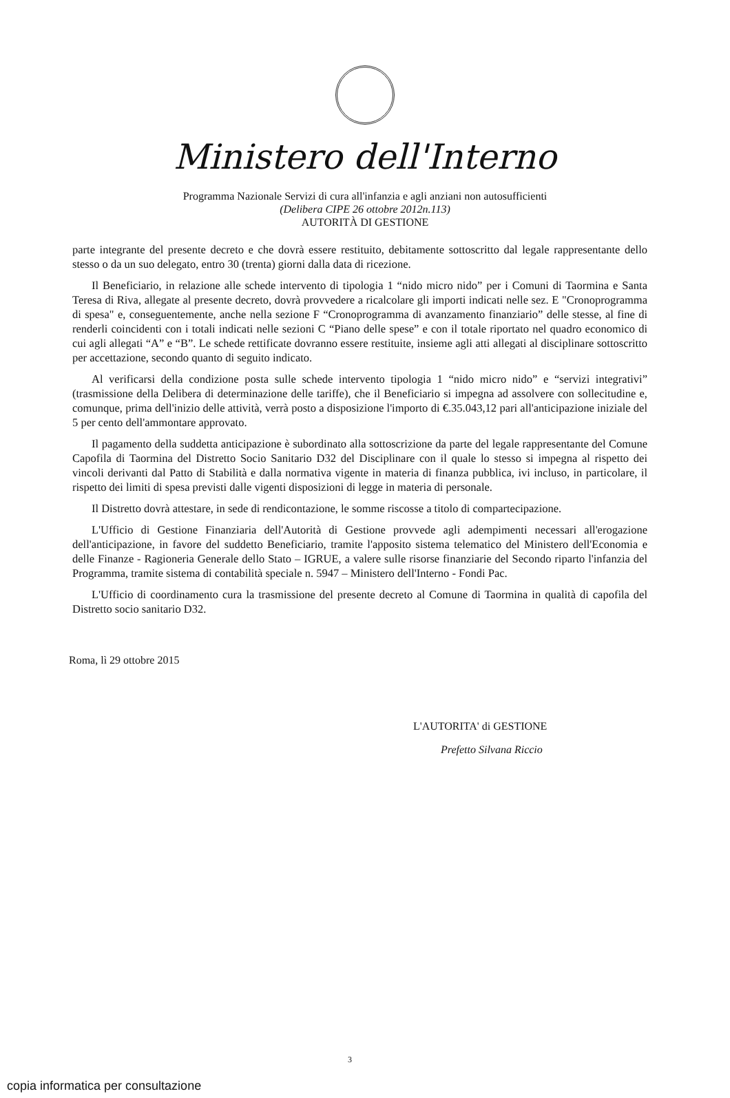Ministero dell'Interno
Programma Nazionale Servizi di cura all'infanzia e agli anziani non autosufficienti
(Delibera CIPE 26 ottobre 2012n.113)
AUTORITÀ DI GESTIONE
parte integrante del presente decreto e che dovrà essere restituito, debitamente sottoscritto dal legale rappresentante dello stesso o da un suo delegato, entro 30 (trenta) giorni dalla data di ricezione.
Il Beneficiario, in relazione alle schede intervento di tipologia 1 “nido micro nido” per i Comuni di Taormina e Santa Teresa di Riva, allegate al presente decreto, dovrà provvedere a ricalcolare gli importi indicati nelle sez. E "Cronoprogramma di spesa" e, conseguentemente, anche nella sezione F “Cronoprogramma di avanzamento finanziario” delle stesse, al fine di renderli coincidenti con i totali indicati nelle sezioni C “Piano delle spese” e con il totale riportato nel quadro economico di cui agli allegati “A” e “B”. Le schede rettificate dovranno essere restituite, insieme agli atti allegati al disciplinare sottoscritto per accettazione, secondo quanto di seguito indicato.
Al verificarsi della condizione posta sulle schede intervento tipologia 1 “nido micro nido” e “servizi integrativi” (trasmissione della Delibera di determinazione delle tariffe), che il Beneficiario si impegna ad assolvere con sollecitudine e, comunque, prima dell'inizio delle attività, verrà posto a disposizione l'importo di €.35.043,12 pari all'anticipazione iniziale del 5 per cento dell'ammontare approvato.
Il pagamento della suddetta anticipazione è subordinato alla sottoscrizione da parte del legale rappresentante del Comune Capofila di Taormina del Distretto Socio Sanitario D32 del Disciplinare con il quale lo stesso si impegna al rispetto dei vincoli derivanti dal Patto di Stabilità e dalla normativa vigente in materia di finanza pubblica, ivi incluso, in particolare, il rispetto dei limiti di spesa previsti dalle vigenti disposizioni di legge in materia di personale.
Il Distretto dovrà attestare, in sede di rendicontazione, le somme riscosse a titolo di compartecipazione.
L'Ufficio di Gestione Finanziaria dell'Autorità di Gestione provvede agli adempimenti necessari all'erogazione dell'anticipazione, in favore del suddetto Beneficiario, tramite l'apposito sistema telematico del Ministero dell'Economia e delle Finanze - Ragioneria Generale dello Stato – IGRUE, a valere sulle risorse finanziarie del Secondo riparto l'infanzia del Programma, tramite sistema di contabilità speciale n. 5947 – Ministero dell'Interno - Fondi Pac.
L'Ufficio di coordinamento cura la trasmissione del presente decreto al Comune di Taormina in qualità di capofila del Distretto socio sanitario D32.
Roma, lì 29 ottobre 2015
L'AUTORITA' di GESTIONE
Prefetto Silvana Riccio
3
copia informatica per consultazione